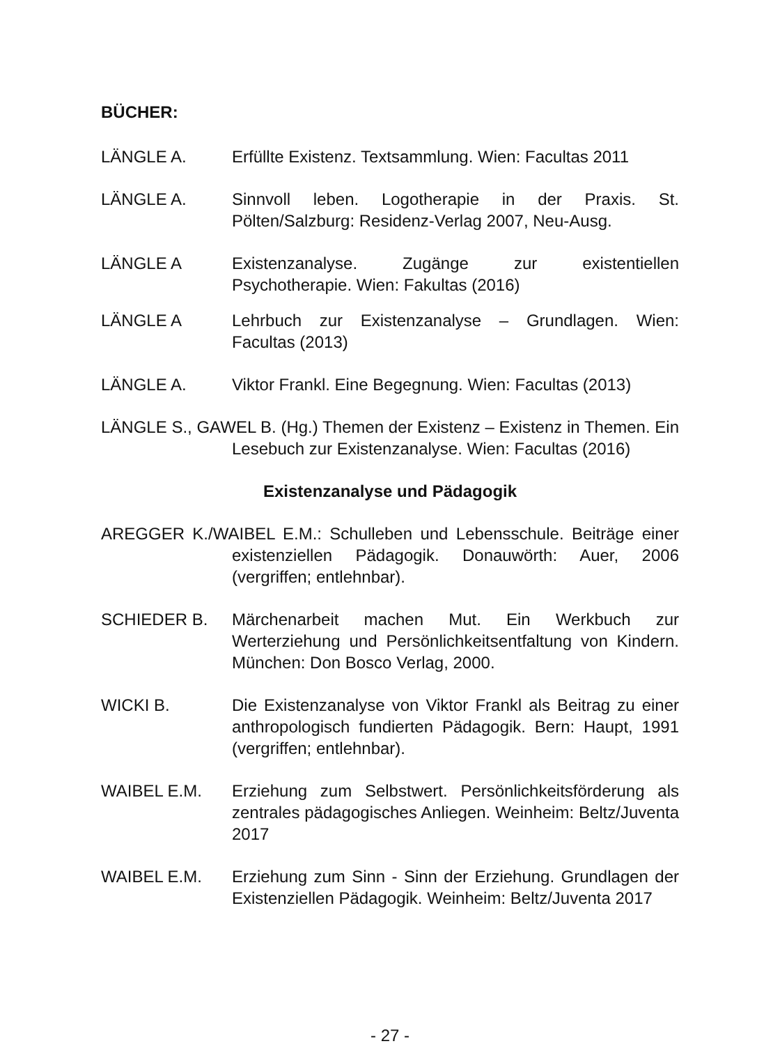BÜCHER:
LÄNGLE A. Erfüllte Existenz. Textsammlung. Wien: Facultas 2011
LÄNGLE A. Sinnvoll leben. Logotherapie in der Praxis. St. Pölten/Salzburg: Residenz-Verlag 2007, Neu-Ausg.
LÄNGLE A Existenzanalyse. Zugänge zur existentiellen Psychotherapie. Wien: Fakultas (2016)
LÄNGLE A Lehrbuch zur Existenzanalyse – Grundlagen. Wien: Facultas (2013)
LÄNGLE A. Viktor Frankl. Eine Begegnung. Wien: Facultas (2013)
LÄNGLE S., GAWEL B. (Hg.) Themen der Existenz – Existenz in Themen. Ein Lesebuch zur Existenzanalyse. Wien: Facultas (2016)
Existenzanalyse und Pädagogik
AREGGER K./WAIBEL E.M.: Schulleben und Lebensschule. Beiträge einer existenziellen Pädagogik. Donauwörth: Auer, 2006 (vergriffen; entlehnbar).
SCHIEDER B. Märchenarbeit machen Mut. Ein Werkbuch zur Werterziehung und Persönlichkeitsentfaltung von Kindern. München: Don Bosco Verlag, 2000.
WICKI B. Die Existenzanalyse von Viktor Frankl als Beitrag zu einer anthropologisch fundierten Pädagogik. Bern: Haupt, 1991 (vergriffen; entlehnbar).
WAIBEL E.M. Erziehung zum Selbstwert. Persönlichkeitsförderung als zentrales pädagogisches Anliegen. Weinheim: Beltz/Juventa 2017
WAIBEL E.M. Erziehung zum Sinn - Sinn der Erziehung. Grundlagen der Existenziellen Pädagogik. Weinheim: Beltz/Juventa 2017
- 27 -